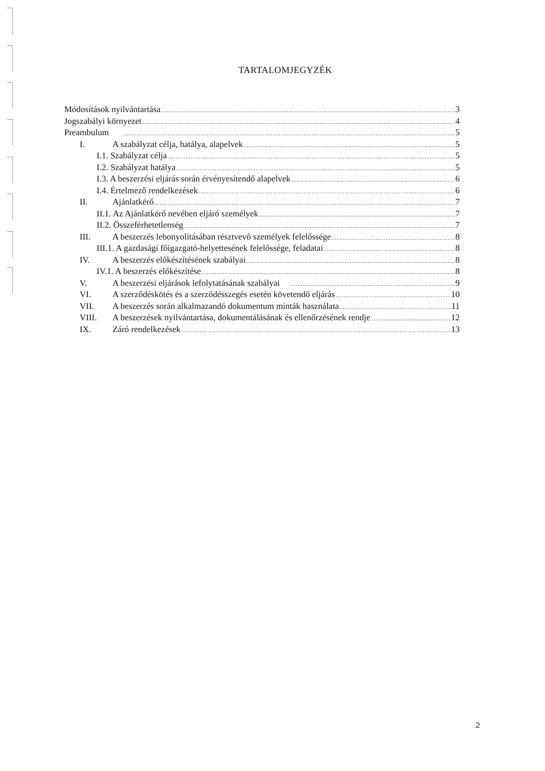TARTALOMJEGYZÉK
Módosítások nyilvántartása 3
Jogszabályi környezet 4
Preambulum 5
I. A szabályzat célja, hatálya, alapelvek 5
I.1. Szabályzat célja 5
I.2. Szabályzat hatálya 5
I.3. A beszerzési eljárás során érvényesítendő alapelvek 6
I.4. Értelmező rendelkezések 6
II. Ajánlatkérő 7
II.1. Az Ajánlatkérő nevében eljáró személyek 7
II.2. Összeférhetetlenség 7
III. A beszerzés lebonyolításában résztvevő személyek felelőssége 8
III.1. A gazdasági főigazgató-helyettesének felelőssége, feladatai 8
IV. A beszerzés előkészítésének szabályai 8
IV.1. A beszerzés előkészítése 8
V. A beszerzési eljárások lefolytatásának szabályai 9
VI. A szerződéskötés és a szerződésszegés esetén követendő eljárás 10
VII. A beszerzés során alkalmazandó dokumentum minták használata 11
VIII. A beszerzések nyilvántartása, dokumentálásának és ellenőrzésének rendje 12
IX. Záró rendelkezések 13
2